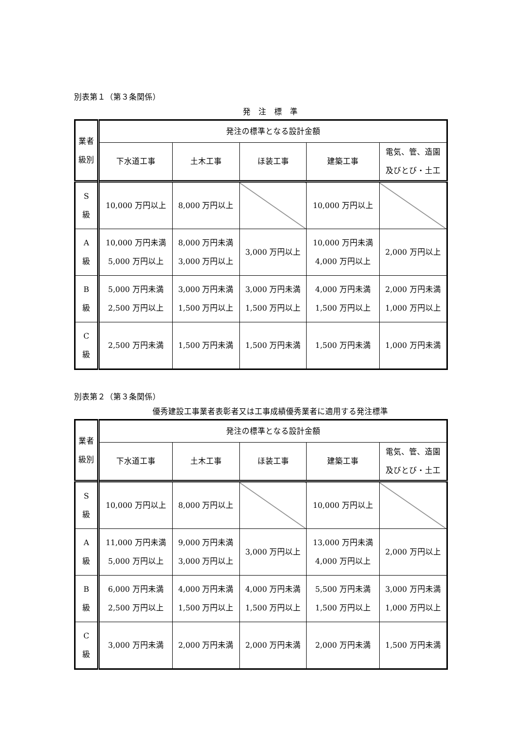別表第１（第３条関係）
発　注　標　準
| 業者 級別 | 発注の標準となる設計金額 | | | | |
| --- | --- | --- | --- | --- | --- |
| | 下水道工事 | 土木工事 | ほ装工事 | 建築工事 | 電気、管、造園 及びとび・土工 |
| S 級 | 10,000 万円以上 | 8,000 万円以上 | | 10,000 万円以上 | |
| A 級 | 10,000 万円未満 5,000 万円以上 | 8,000 万円未満 3,000 万円以上 | 3,000 万円以上 | 10,000 万円未満 4,000 万円以上 | 2,000 万円以上 |
| B 級 | 5,000 万円未満 2,500 万円以上 | 3,000 万円未満 1,500 万円以上 | 3,000 万円未満 1,500 万円以上 | 4,000 万円未満 1,500 万円以上 | 2,000 万円未満 1,000 万円以上 |
| C 級 | 2,500 万円未満 | 1,500 万円未満 | 1,500 万円未満 | 1,500 万円未満 | 1,000 万円未満 |
別表第２（第３条関係）
優秀建設工事業者表彰者又は工事成績優秀業者に適用する発注標準
| 業者 級別 | 発注の標準となる設計金額 | | | | |
| --- | --- | --- | --- | --- | --- |
| | 下水道工事 | 土木工事 | ほ装工事 | 建築工事 | 電気、管、造園 及びとび・土工 |
| S 級 | 10,000 万円以上 | 8,000 万円以上 | | 10,000 万円以上 | |
| A 級 | 11,000 万円未満 5,000 万円以上 | 9,000 万円未満 3,000 万円以上 | 3,000 万円以上 | 13,000 万円未満 4,000 万円以上 | 2,000 万円以上 |
| B 級 | 6,000 万円未満 2,500 万円以上 | 4,000 万円未満 1,500 万円以上 | 4,000 万円未満 1,500 万円以上 | 5,500 万円未満 1,500 万円以上 | 3,000 万円未満 1,000 万円以上 |
| C 級 | 3,000 万円未満 | 2,000 万円未満 | 2,000 万円未満 | 2,000 万円未満 | 1,500 万円未満 |